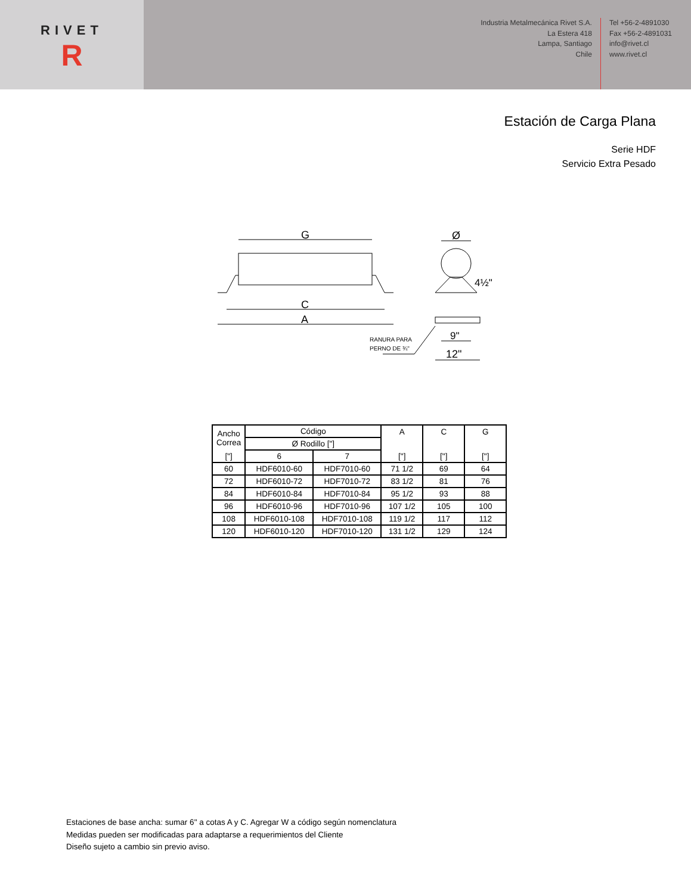RIVET
R
Industria Metalmecánica Rivet S.A.
La Estera 418
Lampa, Santiago
Chile
Tel +56-2-4891030
Fax +56-2-4891031
info@rivet.cl
www.rivet.cl
Estación de Carga Plana
Serie HDF
Servicio Extra Pesado
G
C
A
Ø
4½"
9"
12"
RANURA PARA
PERNO DE ¾"
| Ancho Correa | Código | | A | C | G |
| | Ø Rodillo ["] | | | | |
| ["] | 6 | 7 | ["] | ["] | ["] |
| 60 | HDF6010-60 | HDF7010-60 | 71 1/2 | 69 | 64 |
| 72 | HDF6010-72 | HDF7010-72 | 83 1/2 | 81 | 76 |
| 84 | HDF6010-84 | HDF7010-84 | 95 1/2 | 93 | 88 |
| 96 | HDF6010-96 | HDF7010-96 | 107 1/2 | 105 | 100 |
| 108 | HDF6010-108 | HDF7010-108 | 119 1/2 | 117 | 112 |
| 120 | HDF6010-120 | HDF7010-120 | 131 1/2 | 129 | 124 |
Estaciones de base ancha: sumar 6" a cotas A y C. Agregar W a código según nomenclatura
Medidas pueden ser modificadas para adaptarse a requerimientos del Cliente
Diseño sujeto a cambio sin previo aviso.